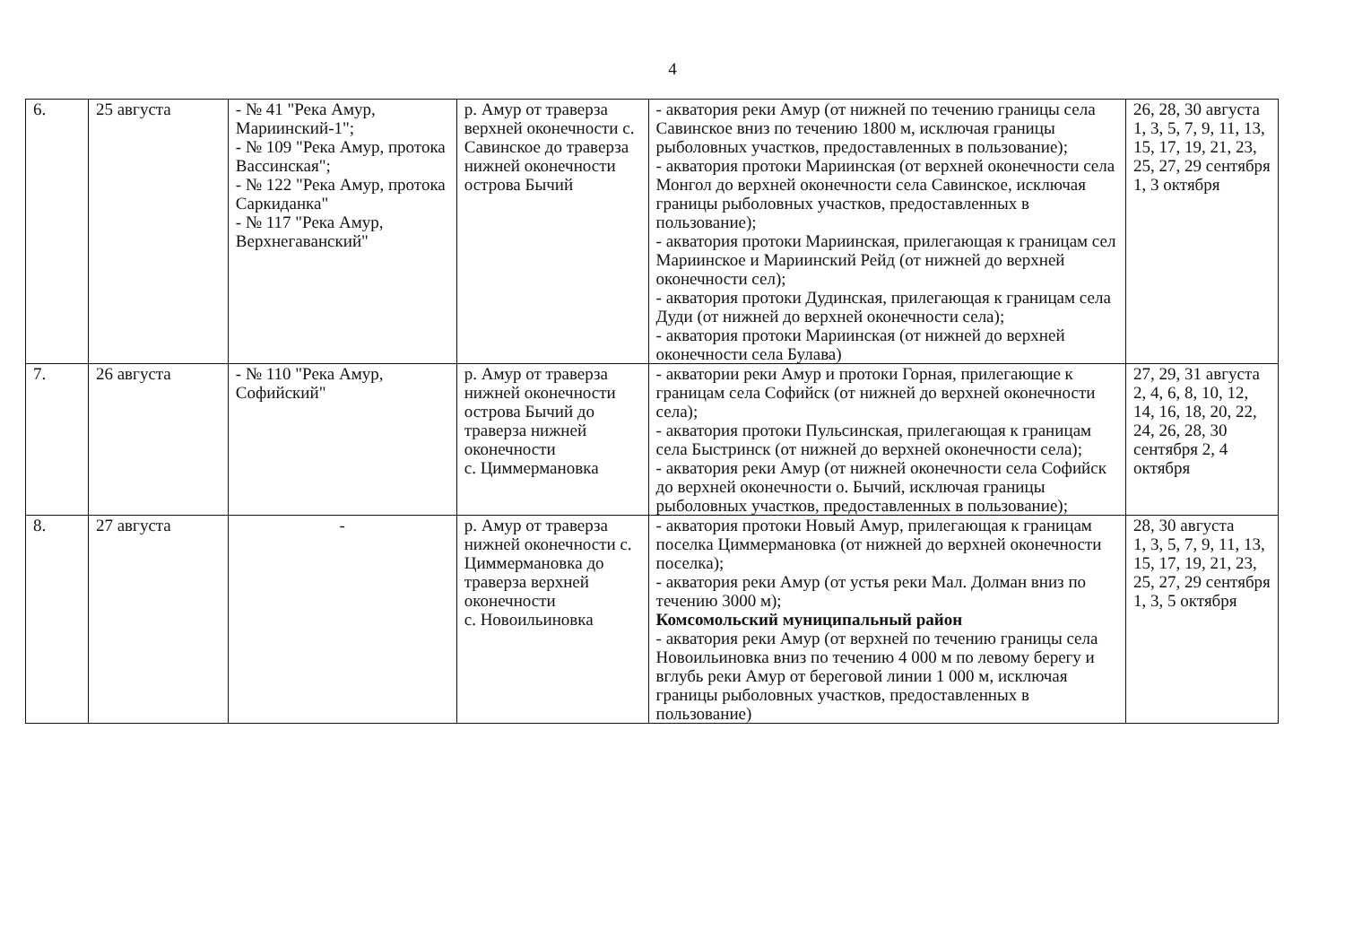4
| 6. | 25 августа | - № 41 "Река Амур, Мариинский-1"; - № 109 "Река Амур, протока Вассинская"; - № 122 "Река Амур, протока Саркиданка" - № 117 "Река Амур, Верхнегаванский" | р. Амур от траверза верхней оконечности с. Савинское до траверза нижней оконечности острова Бычий | - акватория реки Амур (от нижней по течению границы села Савинское вниз по течению 1800 м, исключая границы рыболовных участков, предоставленных в пользование); - акватория протоки Мариинская (от верхней оконечности села Монгол до верхней оконечности села Савинское, исключая границы рыболовных участков, предоставленных в пользование); - акватория протоки Мариинская, прилегающая к границам сел Мариинское и Мариинский Рейд (от нижней до верхней оконечности сел); - акватория протоки Дудинская, прилегающая к границам села Дуди (от нижней до верхней оконечности села); - акватория протоки Мариинская (от нижней до верхней оконечности села Булава) | 26, 28, 30 августа 1, 3, 5, 7, 9, 11, 13, 15, 17, 19, 21, 23, 25, 27, 29 сентября 1, 3 октября |
| 7. | 26 августа | - № 110 "Река Амур, Софийский" | р. Амур от траверза нижней оконечности острова Бычий до траверза нижней оконечности с. Циммермановка | - акватории реки Амур и протоки Горная, прилегающие к границам села Софийск (от нижней до верхней оконечности села); - акватория протоки Пульсинская, прилегающая к границам села Быстринск (от нижней до верхней оконечности села); - акватория реки Амур (от нижней оконечности села Софийск до верхней оконечности о. Бычий, исключая границы рыболовных участков, предоставленных в пользование); | 27, 29, 31 августа 2, 4, 6, 8, 10, 12, 14, 16, 18, 20, 22, 24, 26, 28, 30 сентября 2, 4 октября |
| 8. | 27 августа | - | р. Амур от траверза нижней оконечности с. Циммермановка до траверза верхней оконечности с. Новоильиновка | - акватория протоки Новый Амур, прилегающая к границам поселка Циммермановка (от нижней до верхней оконечности поселка); - акватория реки Амур (от устья реки Мал. Долман вниз по течению 3000 м); Комсомольский муниципальный район - акватория реки Амур (от верхней по течению границы села Новоильиновка вниз по течению 4 000 м по левому берегу и вглубь реки Амур от береговой линии 1 000 м, исключая границы рыболовных участков, предоставленных в пользование) | 28, 30 августа 1, 3, 5, 7, 9, 11, 13, 15, 17, 19, 21, 23, 25, 27, 29 сентября 1, 3, 5 октября |